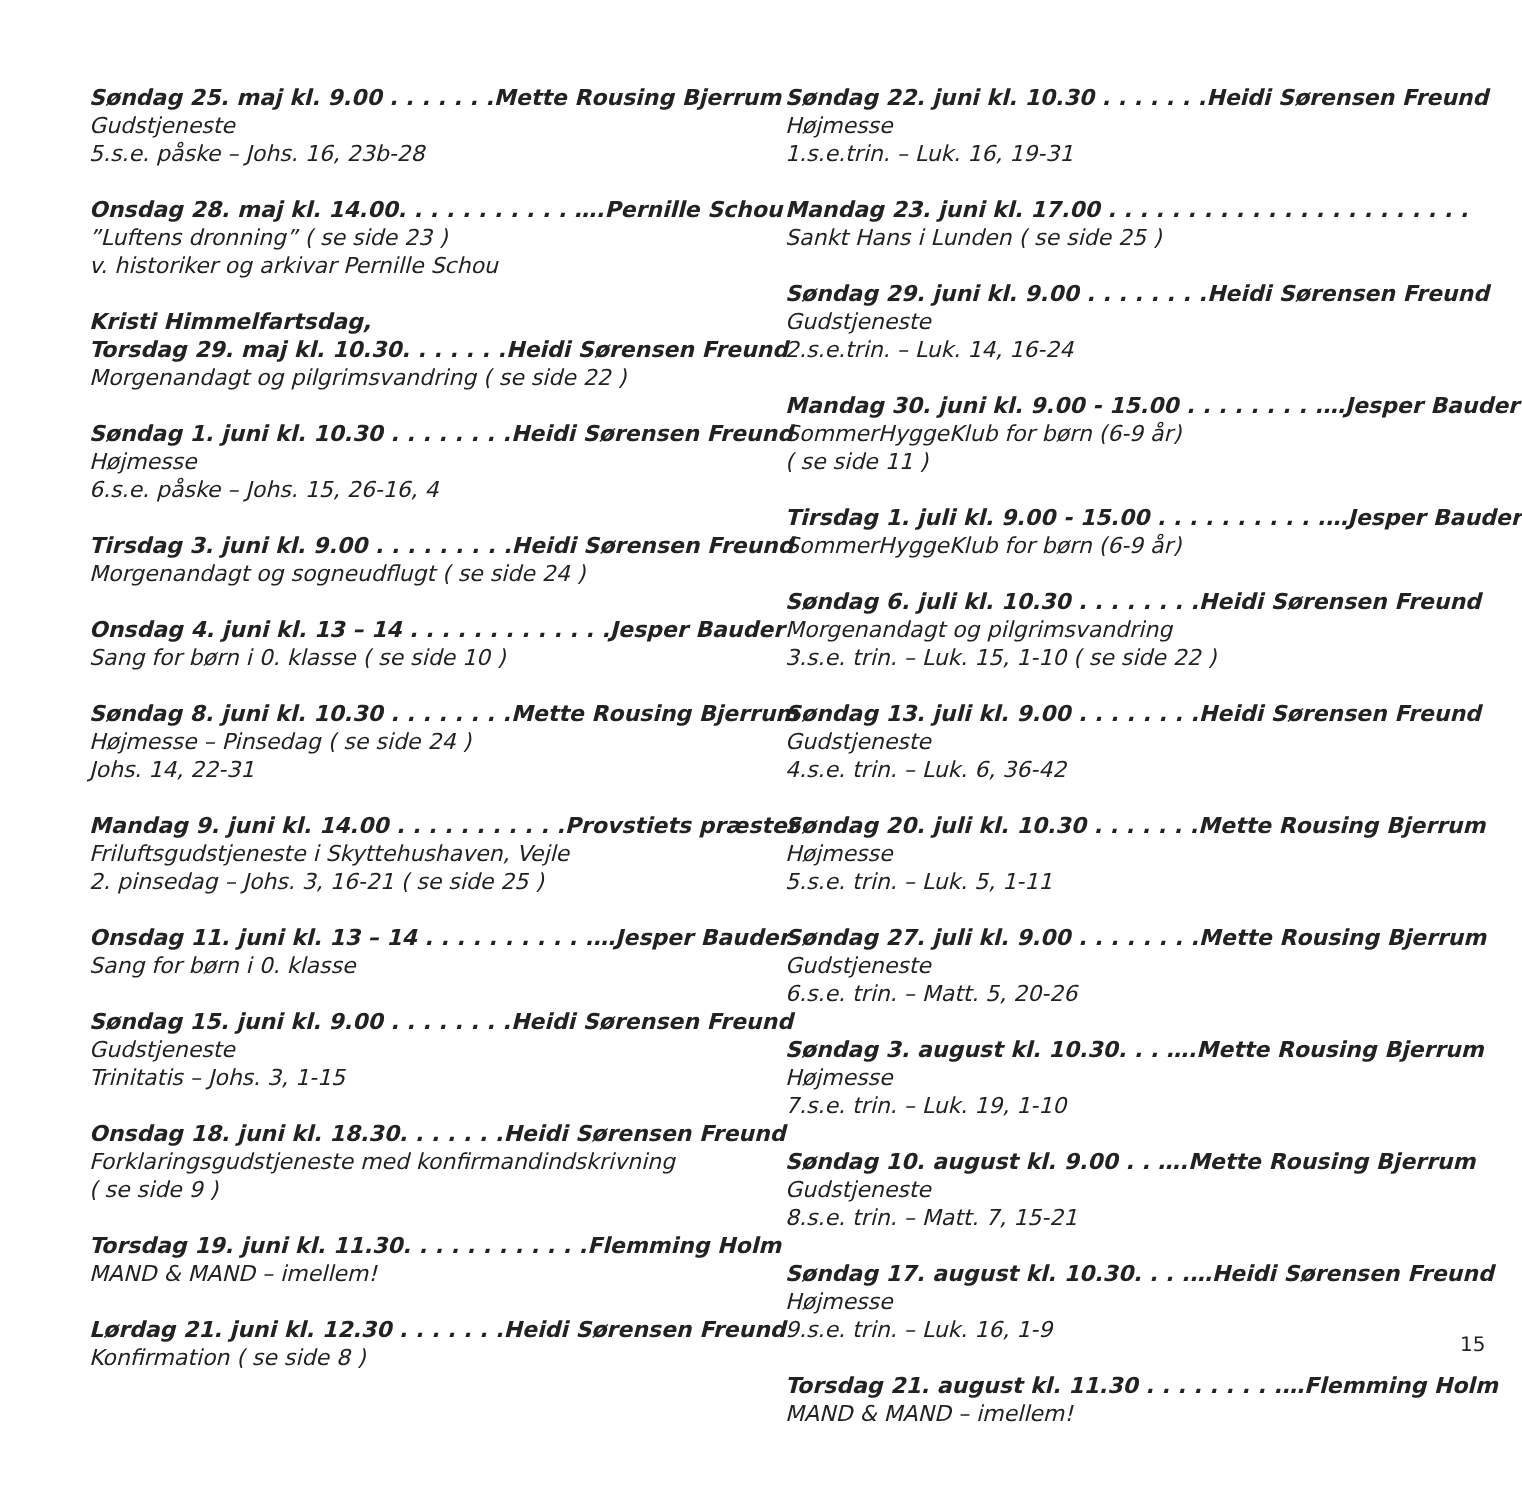Søndag 25. maj kl. 9.00 . . . . . . . Mette Rousing Bjerrum
Gudstjeneste
5.s.e. påske – Johs. 16, 23b-28
Onsdag 28. maj kl. 14.00. . . . . . . . . . . …. Pernille Schou
”Luftens dronning” ( se side 23 )
v. historiker og arkivar Pernille Schou
Kristi Himmelfartsdag,
Torsdag 29. maj kl. 10.30. . . . . . . Heidi Sørensen Freund
Morgenandagt og pilgrimsvandring ( se side 22 )
Søndag 1. juni kl. 10.30 . . . . . . . . Heidi Sørensen Freund
Højmesse
6.s.e. påske – Johs. 15, 26-16, 4
Tirsdag 3. juni kl. 9.00 . . . . . . . . . Heidi Sørensen Freund
Morgenandagt og sogneudflugt ( se side 24 )
Onsdag 4. juni kl. 13 – 14 . . . . . . . . . . . . . Jesper Bauder
Sang for børn i 0. klasse ( se side 10 )
Søndag 8. juni kl. 10.30 . . . . . . . . Mette Rousing Bjerrum
Højmesse – Pinsedag ( se side 24 )
Johs. 14, 22-31
Mandag 9. juni kl. 14.00 . . . . . . . . . . . Provstiets præster
Friluftsgudstjeneste i Skyttehushaven, Vejle
2. pinsedag – Johs. 3, 16-21 ( se side 25 )
Onsdag 11. juni kl. 13 – 14 . . . . . . . . . . .… Jesper Bauder
Sang for børn i 0. klasse
Søndag 15. juni kl. 9.00 . . . . . . . . Heidi Sørensen Freund
Gudstjeneste
Trinitatis – Johs. 3, 1-15
Onsdag 18. juni kl. 18.30. . . . . . . Heidi Sørensen Freund
Forklaringsgudstjeneste med konfirmandindskrivning
( se side 9 )
Torsdag 19. juni kl. 11.30. . . . . . . . . . . . Flemming Holm
MAND & MAND – imellem!
Lørdag 21. juni kl. 12.30 . . . . . . . Heidi Sørensen Freund
Konfirmation ( se side 8 )
Søndag 22. juni kl. 10.30 . . . . . . . Heidi Sørensen Freund
Højmesse
1.s.e.trin. – Luk. 16, 19-31
Mandag 23. juni kl. 17.00 . . . . . . . . . . . . . . . . . . . . . . .
Sankt Hans i Lunden ( se side 25 )
Søndag 29. juni kl. 9.00 . . . . . . . . Heidi Sørensen Freund
Gudstjeneste
2.s.e.trin. – Luk. 14, 16-24
Mandag 30. juni kl. 9.00 - 15.00 . . . . . . . . .… Jesper Bauder
SommerHyggeKlub for børn (6-9 år)
( se side 11 )
Tirsdag 1. juli kl. 9.00 - 15.00 . . . . . . . . . . .… Jesper Bauder
SommerHyggeKlub for børn (6-9 år)
Søndag 6. juli kl. 10.30 . . . . . . . . Heidi Sørensen Freund
Morgenandagt og pilgrimsvandring
3.s.e. trin. – Luk. 15, 1-10 ( se side 22 )
Søndag 13. juli kl. 9.00 . . . . . . . . Heidi Sørensen Freund
Gudstjeneste
4.s.e. trin. – Luk. 6, 36-42
Søndag 20. juli kl. 10.30 . . . . . . . Mette Rousing Bjerrum
Højmesse
5.s.e. trin. – Luk. 5, 1-11
Søndag 27. juli kl. 9.00 . . . . . . . . Mette Rousing Bjerrum
Gudstjeneste
6.s.e. trin. – Matt. 5, 20-26
Søndag 3. august kl. 10.30. . . …. Mette Rousing Bjerrum
Højmesse
7.s.e. trin. – Luk. 19, 1-10
Søndag 10. august kl. 9.00 . . …. Mette Rousing Bjerrum
Gudstjeneste
8.s.e. trin. – Matt. 7, 15-21
Søndag 17. august kl. 10.30. . . .… Heidi Sørensen Freund
Højmesse
9.s.e. trin. – Luk. 16, 1-9
Torsdag 21. august kl. 11.30 . . . . . . . . .… Flemming Holm
MAND & MAND – imellem!
15